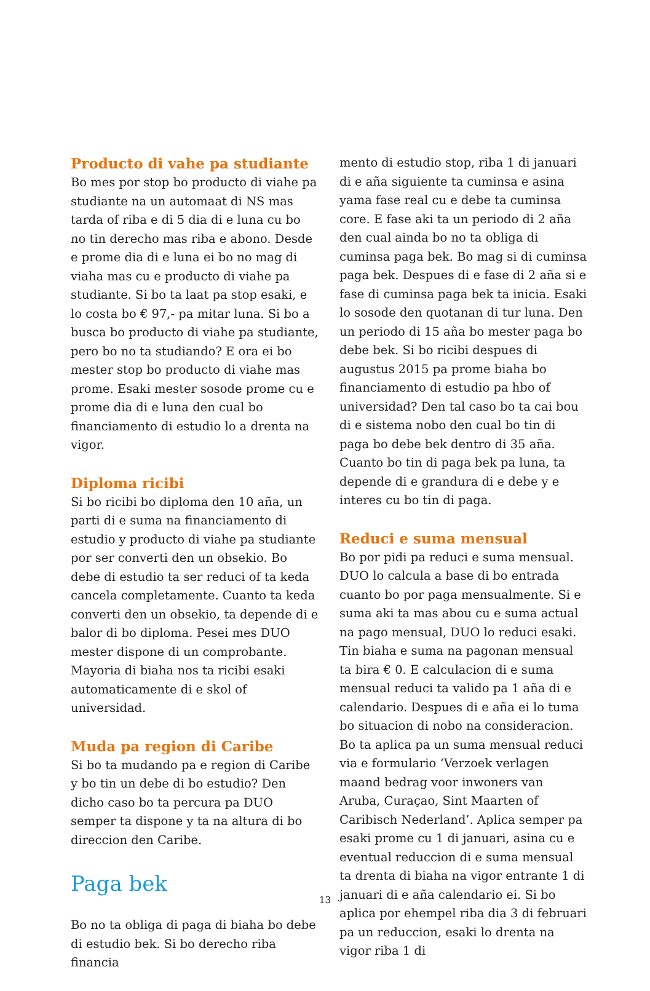Producto di vahe pa studiante
Bo mes por stop bo producto di viahe pa studiante na un automaat di NS mas tarda of riba e di 5 dia di e luna cu bo no tin derecho mas riba e abono. Desde e prome dia di e luna ei bo no mag di viaha mas cu e producto di viahe pa studiante. Si bo ta laat pa stop esaki, e lo costa bo € 97,- pa mitar luna. Si bo a busca bo producto di viahe pa studiante, pero bo no ta studiando? E ora ei bo mester stop bo producto di viahe mas prome. Esaki mester sosode prome cu e prome dia di e luna den cual bo financia­mento di estudio lo a drenta na vigor.
Diploma ricibi
Si bo ricibi bo diploma den 10 aña, un parti di e suma na financiamento di estudio y producto di viahe pa studiante por ser con­verti den un obsekio. Bo debe di estudio ta ser reduci of ta keda cancela completamen­te. Cuanto ta keda converti den un obsekio, ta depende di e balor di bo diploma. Pesei mes DUO mester dispone di un compro­bante. Mayoria di biaha nos ta ricibi esaki automaticamente di e skol of universidad.
Muda pa region di Caribe
Si bo ta mudando pa e region di Caribe y bo tin un debe di bo estudio? Den dicho caso bo ta percura pa DUO semper ta dispone y ta na altura di bo direccion den Caribe.
Paga bek
Bo no ta obliga di paga di biaha bo debe di estudio bek. Si bo derecho riba financia­
mento di estudio stop, riba 1 di januari di e aña siguiente ta cuminsa e asina yama fase real cu e debe ta cuminsa core. E fase aki ta un periodo di 2 aña den cual ainda bo no ta obliga di cuminsa paga bek. Bo mag si di cuminsa paga bek. Despues di e fase di 2 aña si e fase di cuminsa paga bek ta inicia. Esaki lo sosode den quotanan di tur luna. Den un periodo di 15 aña bo mester paga bo debe bek. Si bo ricibi despues di augustus 2015 pa prome biaha bo financiamento di estudio pa hbo of universidad? Den tal caso bo ta cai bou di e sistema nobo den cual bo tin di paga bo debe bek dentro di 35 aña. Cuanto bo tin di paga bek pa luna, ta depende di e grandura di e debe y e interes cu bo tin di paga.
Reduci e suma mensual
Bo por pidi pa reduci e suma mensual. DUO lo calcula a base di bo entrada cuanto bo por paga mensualmente. Si e suma aki ta mas abou cu e suma actual na pago men­sual, DUO lo reduci esaki. Tin biaha e suma na pagonan mensual ta bira € 0. E calcula­cion di e suma mensual reduci ta valido pa 1 aña di e calendario. Despues di e aña ei lo tuma bo situacion di nobo na consideraci­on. Bo ta aplica pa un suma mensual reduci via e formulario ‘Verzoek verlagen maand bedrag voor inwoners van Aruba, Curaçao, Sint Maarten of Caribisch Nederland’. Aplica semper pa esaki prome cu 1 di januari, asina cu e eventual reduccion di e suma mensual ta drenta di biaha na vigor entrante 1 di januari di e aña calendario ei. Si bo aplica por ehempel riba dia 3 di februari pa un reduccion, esaki lo drenta na vigor riba 1 di
13